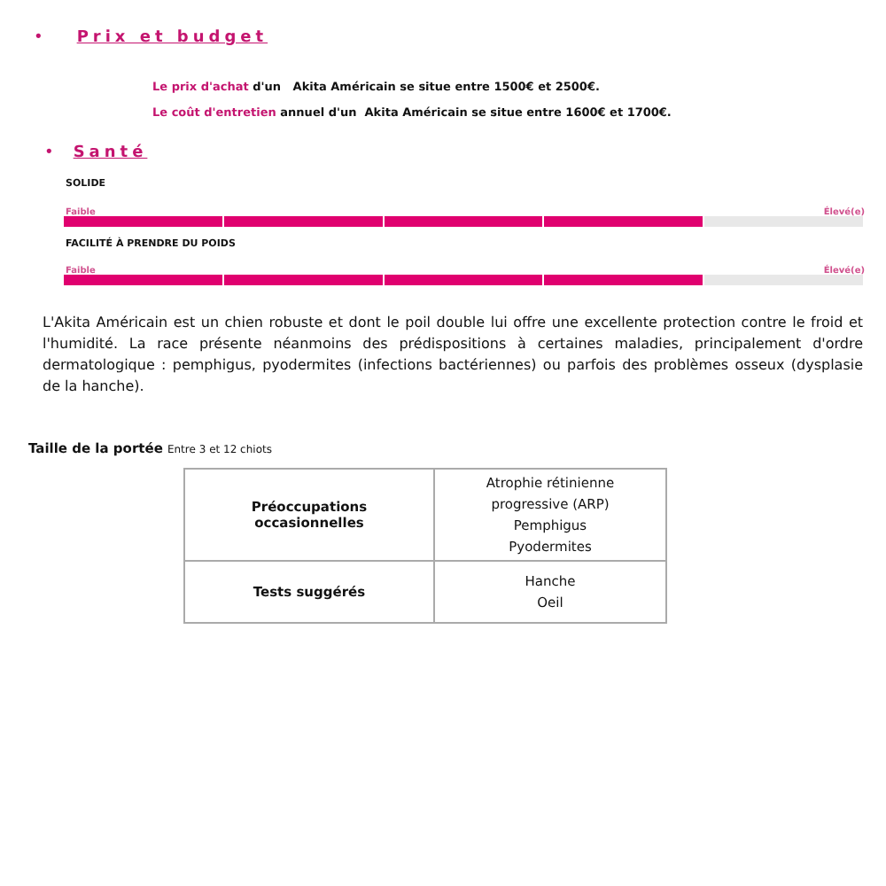• Prix et budget
Le prix d'achat d'un Akita Américain se situe entre 1500€ et 2500€.
Le coût d'entretien annuel d'un Akita Américain se situe entre 1600€ et 1700€.
• Santé
SOLIDE
Faible Élevé(e)
FACILITÉ À PRENDRE DU POIDS
Faible Élevé(e)
L'Akita Américain est un chien robuste et dont le poil double lui offre une excellente protection contre le froid et l'humidité. La race présente néanmoins des prédispositions à certaines maladies, principalement d'ordre dermatologique : pemphigus, pyodermites (infections bactériennes) ou parfois des problèmes osseux (dysplasie de la hanche).
Taille de la portée Entre 3 et 12 chiots
| Préoccupations occasionnelles | Atrophie rétinienne progressive (ARP) Pemphigus Pyodermites |
| Tests suggérés | Hanche Oeil |